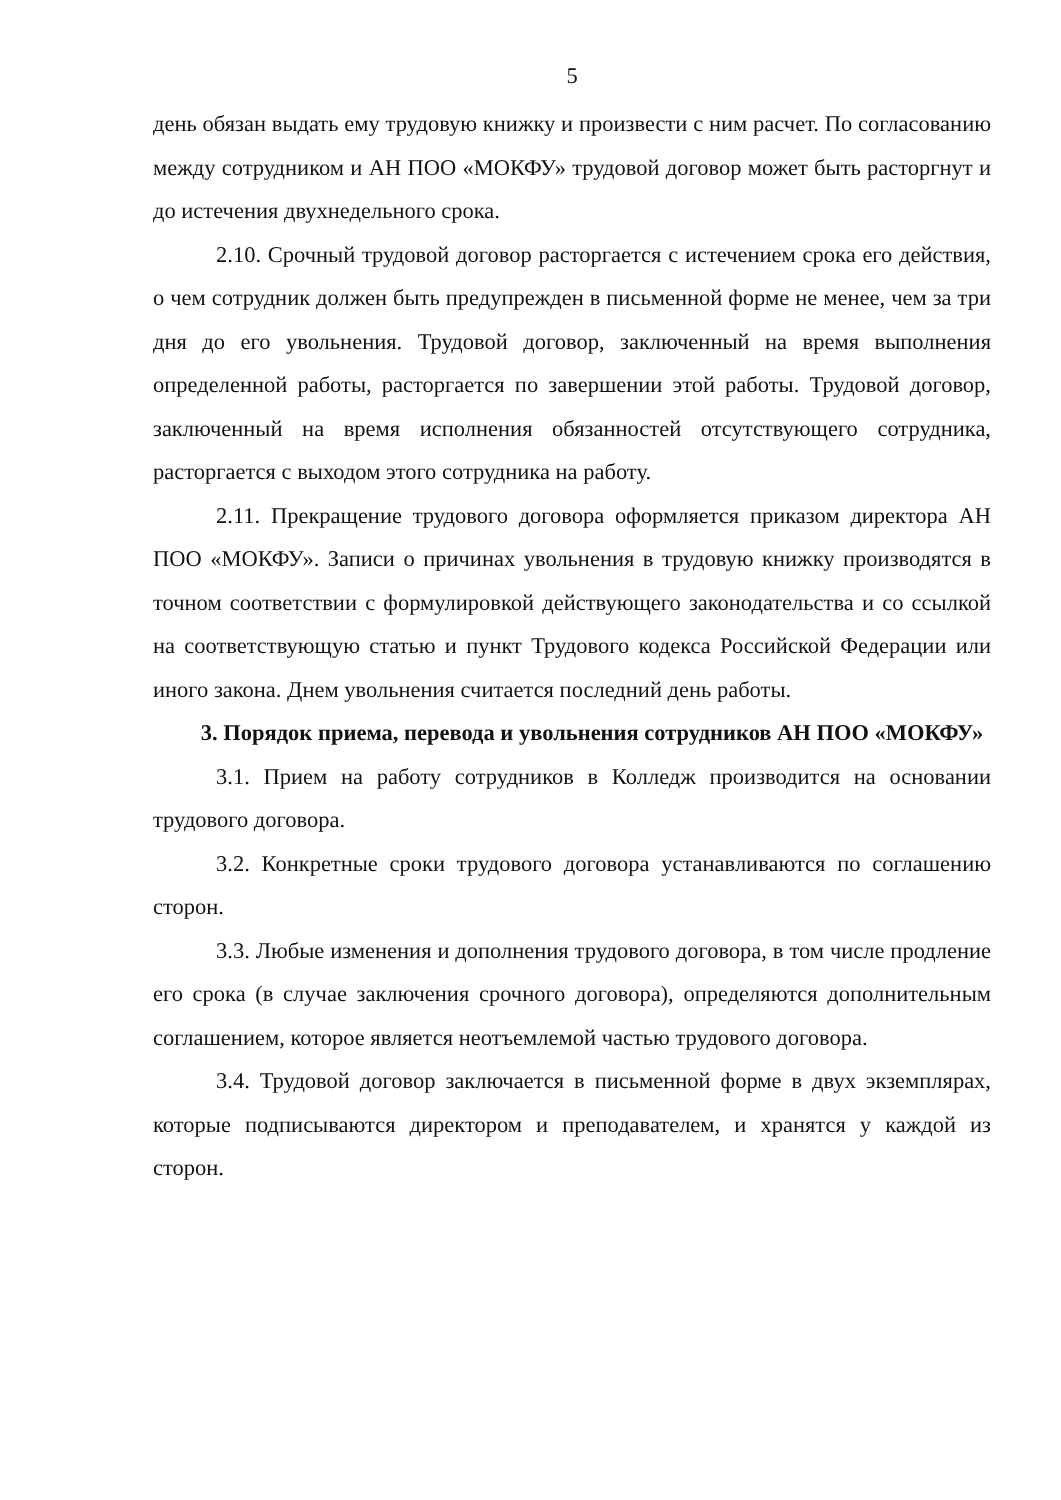5
день обязан выдать ему трудовую книжку и произвести с ним расчет. По согласованию между сотрудником и АН ПОО «МОКФУ» трудовой договор может быть расторгнут и до истечения двухнедельного срока.
2.10. Срочный трудовой договор расторгается с истечением срока его действия, о чем сотрудник должен быть предупрежден в письменной форме не менее, чем за три дня до его увольнения. Трудовой договор, заключенный на время выполнения определенной работы, расторгается по завершении этой работы. Трудовой договор, заключенный на время исполнения обязанностей отсутствующего сотрудника, расторгается с выходом этого сотрудника на работу.
2.11. Прекращение трудового договора оформляется приказом директора АН ПОО «МОКФУ». Записи о причинах увольнения в трудовую книжку производятся в точном соответствии с формулировкой действующего законодательства и со ссылкой на соответствующую статью и пункт Трудового кодекса Российской Федерации или иного закона. Днем увольнения считается последний день работы.
3. Порядок приема, перевода и увольнения сотрудников АН ПОО «МОКФУ»
3.1. Прием на работу сотрудников в Колледж производится на основании трудового договора.
3.2. Конкретные сроки трудового договора устанавливаются по соглашению сторон.
3.3. Любые изменения и дополнения трудового договора, в том числе продление его срока (в случае заключения срочного договора), определяются дополнительным соглашением, которое является неотъемлемой частью трудового договора.
3.4. Трудовой договор заключается в письменной форме в двух экземплярах, которые подписываются директором и преподавателем, и хранятся у каждой из сторон.